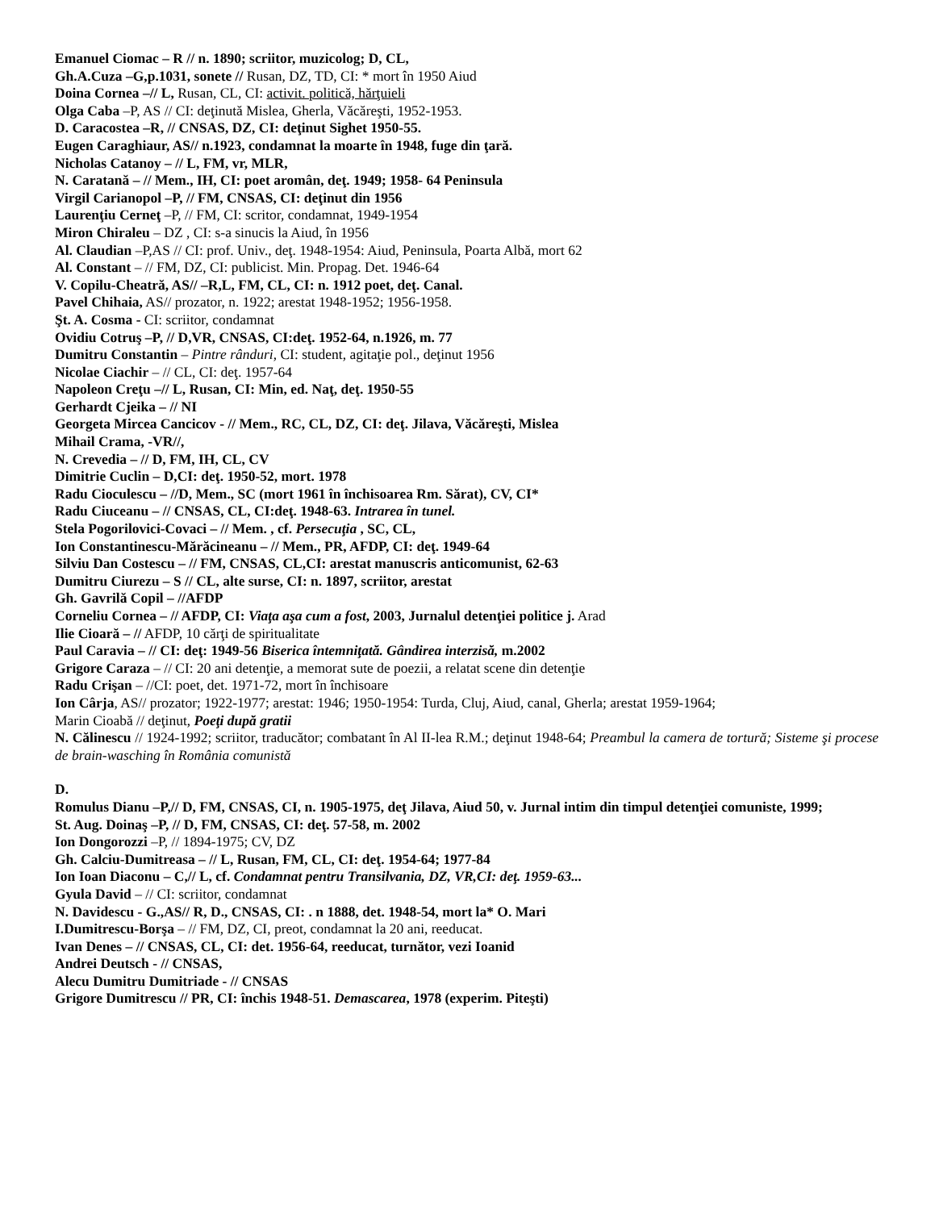Emanuel Ciomac – R // n. 1890; scriitor, muzicolog; D, CL,
Gh.A.Cuza –G,p.1031, sonete // Rusan, DZ, TD, CI: * mort în 1950 Aiud
Doina Cornea –// L, Rusan, CL, CI: activit. politică, hărţuieli
Olga Caba –P, AS // CI: deţinută Mislea, Gherla, Văcăreşti, 1952-1953.
D. Caracostea –R, // CNSAS, DZ, CI: deţinut Sighet 1950-55.
Eugen Caraghiaur, AS// n.1923, condamnat la moarte în 1948, fuge din ţară.
Nicholas Catanoy – // L, FM, vr, MLR,
N. Caratană – // Mem., IH, CI: poet aromân, deţ. 1949; 1958- 64 Peninsula
Virgil Carianopol –P, // FM, CNSAS, CI: deţinut din 1956
Laurenţiu Cerneţ –P, // FM, CI: scritor, condamnat, 1949-1954
Miron Chiraleu – DZ , CI: s-a sinucis la Aiud, în 1956
Al. Claudian –P,AS // CI: prof. Univ., deţ. 1948-1954: Aiud, Peninsula, Poarta Albă, mort 62
Al. Constant – // FM, DZ, CI: publicist. Min. Propag. Det. 1946-64
V. Copilu-Cheatră, AS// –R,L, FM, CL, CI: n. 1912 poet, deţ. Canal.
Pavel Chihaia, AS// prozator, n. 1922; arestat 1948-1952; 1956-1958.
Şt. A. Cosma - CI: scriitor, condamnat
Ovidiu Cotruş –P, // D,VR, CNSAS, CI:deţ. 1952-64, n.1926, m. 77
Dumitru Constantin – Pintre rânduri, CI: student, agitaţie pol., deţinut 1956
Nicolae Ciachir – // CL, CI: deţ. 1957-64
Napoleon Creţu –// L, Rusan, CI: Min, ed. Naţ, deţ. 1950-55
Gerhardt Cjeika – // NI
Georgeta Mircea Cancicov - // Mem., RC, CL, DZ, CI: deţ. Jilava, Văcăreşti, Mislea
Mihail Crama, -VR//,
N. Crevedia – // D, FM, IH, CL, CV
Dimitrie Cuclin – D,CI: deţ. 1950-52, mort. 1978
Radu Cioculescu – //D, Mem., SC (mort 1961 în închisoarea Rm. Sărat), CV, CI*
Radu Ciuceanu – // CNSAS, CL, CI:deţ. 1948-63. Intrarea în tunel.
Stela Pogorilovici-Covaci – // Mem. , cf. Persecuţia , SC, CL,
Ion Constantinescu-Mărăcineanu – // Mem., PR, AFDP, CI: deţ. 1949-64
Silviu Dan Costescu – // FM, CNSAS, CL,CI: arestat manuscris anticomunist, 62-63
Dumitru Ciurezu – S // CL, alte surse, CI: n. 1897, scriitor, arestat
Gh. Gavrilă Copil – //AFDP
Corneliu Cornea – // AFDP, CI: Viaţa aşa cum a fost, 2003, Jurnalul detenţiei politice j. Arad
Ilie Cioară – // AFDP, 10 cărţi de spiritualitate
Paul Caravia – // CI: deţ: 1949-56 Biserica întemniţată. Gândirea interzisă, m.2002
Grigore Caraza – // CI: 20 ani detenţie, a memorat sute de poezii, a relatat scene din detenţie
Radu Crişan – //CI: poet, det. 1971-72, mort în închisoare
Ion Cârja, AS// prozator; 1922-1977; arestat: 1946; 1950-1954: Turda, Cluj, Aiud, canal, Gherla; arestat 1959-1964;
Marin Cioabă // deţinut, Poeţi după gratii
N. Călinescu // 1924-1992; scriitor, traducător; combatant în Al II-lea R.M.; deţinut 1948-64; Preambul la camera de tortură; Sisteme şi procese de brain-wasching în România comunistă
D.
Romulus Dianu –P,// D, FM, CNSAS, CI, n. 1905-1975, deţ Jilava, Aiud 50, v. Jurnal intim din timpul detenţiei comuniste, 1999;
St. Aug. Doinaş –P, // D, FM, CNSAS, CI: deţ. 57-58, m. 2002
Ion Dongorozzi –P, // 1894-1975; CV, DZ
Gh. Calciu-Dumitreasa – // L, Rusan, FM, CL, CI: deţ. 1954-64; 1977-84
Ion Ioan Diaconu – C,// L, cf. Condamnat pentru Transilvania, DZ, VR,CI: deţ. 1959-63...
Gyula David – // CI: scriitor, condamnat
N. Davidescu - G.,AS// R, D., CNSAS, CI: . n 1888, det. 1948-54, mort la* O. Mari
I.Dumitrescu-Borşa – // FM, DZ, CI, preot, condamnat la 20 ani, reeducat.
Ivan Denes – // CNSAS, CL, CI: det. 1956-64, reeducat, turnător, vezi Ioanid
Andrei Deutsch - // CNSAS,
Alecu Dumitru Dumitriade - // CNSAS
Grigore Dumitrescu // PR, CI: închis 1948-51. Demascarea, 1978 (experim. Piteşti)